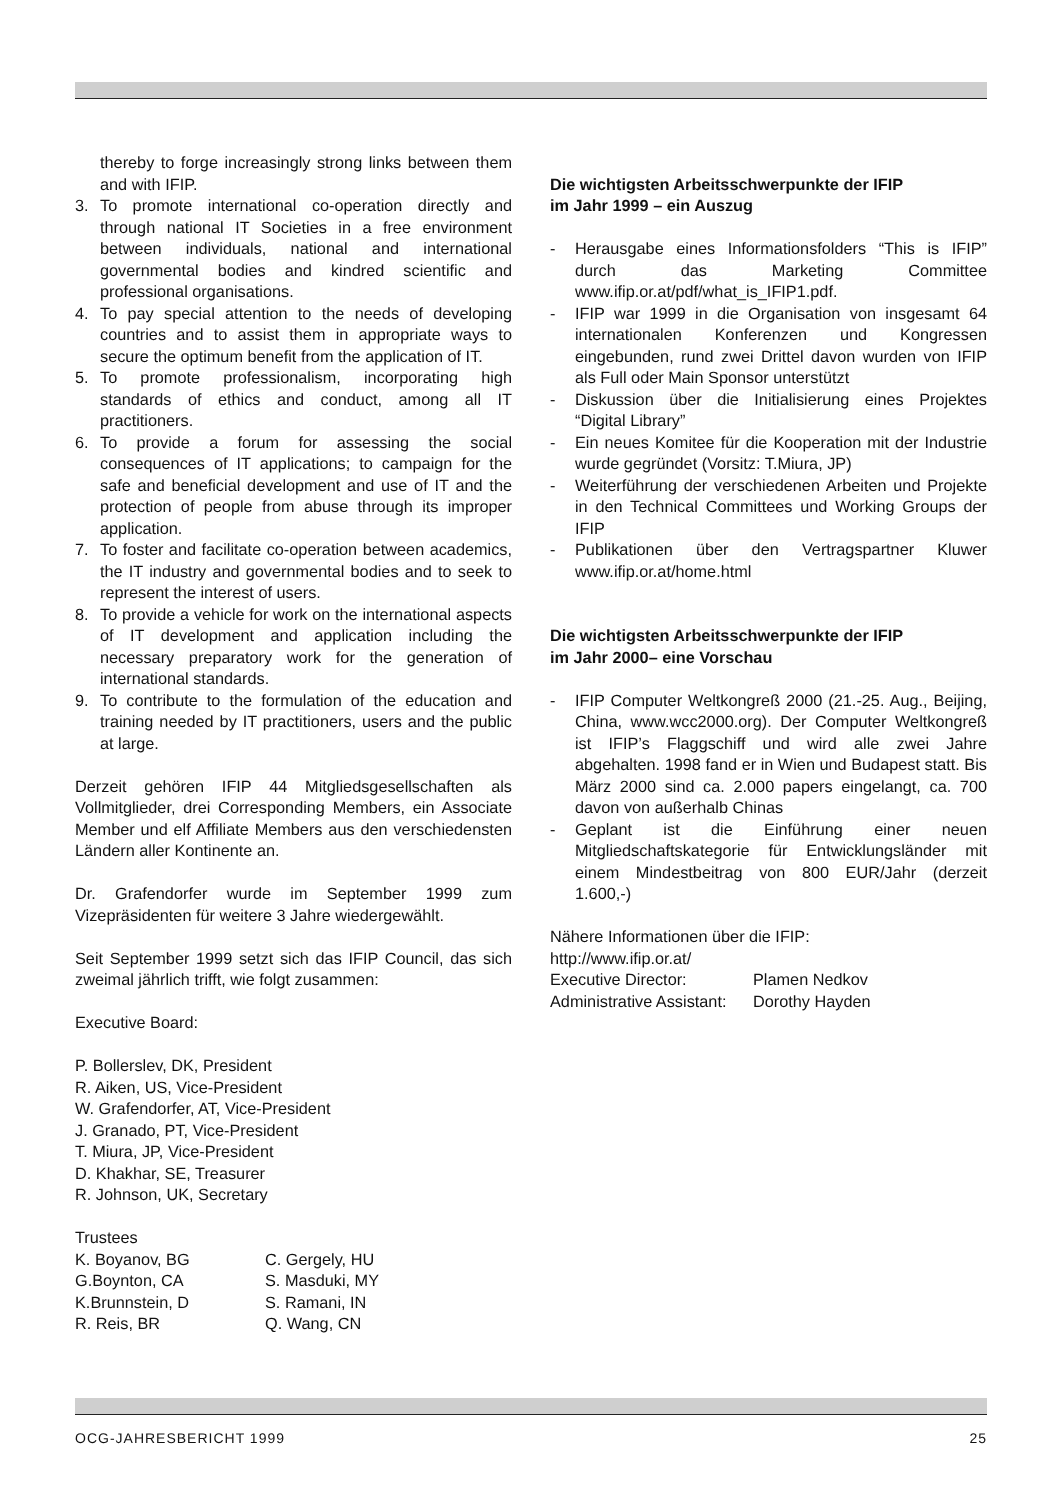thereby to forge increasingly strong links between them and with IFIP.
3. To promote international co-operation directly and through national IT Societies in a free environment between individuals, national and international governmental bodies and kindred scientific and professional organisations.
4. To pay special attention to the needs of developing countries and to assist them in appropriate ways to secure the optimum benefit from the application of IT.
5. To promote professionalism, incorporating high standards of ethics and conduct, among all IT practitioners.
6. To provide a forum for assessing the social consequences of IT applications; to campaign for the safe and beneficial development and use of IT and the protection of people from abuse through its improper application.
7. To foster and facilitate co-operation between academics, the IT industry and governmental bodies and to seek to represent the interest of users.
8. To provide a vehicle for work on the international aspects of IT development and application including the necessary preparatory work for the generation of international standards.
9. To contribute to the formulation of the education and training needed by IT practitioners, users and the public at large.
Derzeit gehören IFIP 44 Mitgliedsgesellschaften als Vollmitglieder, drei Corresponding Members, ein Associate Member und elf Affiliate Members aus den verschiedensten Ländern aller Kontinente an.
Dr. Grafendorfer wurde im September 1999 zum Vizepräsidenten für weitere 3 Jahre wiedergewählt.
Seit September 1999 setzt sich das IFIP Council, das sich zweimal jährlich trifft, wie folgt zusammen:
Executive Board:
P. Bollerslev, DK, President
R. Aiken, US, Vice-President
W. Grafendorfer, AT, Vice-President
J. Granado, PT, Vice-President
T. Miura, JP, Vice-President
D. Khakhar, SE, Treasurer
R. Johnson, UK, Secretary
Trustees
| K. Boyanov, BG | C. Gergely, HU |
| G.Boynton, CA | S. Masduki, MY |
| K.Brunnstein, D | S. Ramani, IN |
| R. Reis, BR | Q. Wang, CN |
Die wichtigsten Arbeitsschwerpunkte der IFIP
im Jahr 1999 – ein Auszug
- Herausgabe eines Informationsfolders “This is IFIP” durch das Marketing Committee www.ifip.or.at/pdf/what_is_IFIP1.pdf.
- IFIP war 1999 in die Organisation von insgesamt 64 internationalen Konferenzen und Kongressen eingebunden, rund zwei Drittel davon wurden von IFIP als Full oder Main Sponsor unterstützt
- Diskussion über die Initialisierung eines Projektes “Digital Library”
- Ein neues Komitee für die Kooperation mit der Industrie wurde gegründet (Vorsitz: T.Miura, JP)
- Weiterführung der verschiedenen Arbeiten und Projekte in den Technical Committees und Working Groups der IFIP
- Publikationen über den Vertragspartner Kluwer www.ifip.or.at/home.html
Die wichtigsten Arbeitsschwerpunkte der IFIP
im Jahr 2000– eine Vorschau
- IFIP Computer Weltkongreß 2000 (21.-25. Aug., Beijing, China, www.wcc2000.org). Der Computer Weltkongreß ist IFIP’s Flaggschiff und wird alle zwei Jahre abgehalten. 1998 fand er in Wien und Budapest statt. Bis März 2000 sind ca. 2.000 papers eingelangt, ca. 700 davon von außerhalb Chinas
- Geplant ist die Einführung einer neuen Mitgliedschaftskategorie für Entwicklungsländer mit einem Mindestbeitrag von 800 EUR/Jahr (derzeit 1.600,-)
Nähere Informationen über die IFIP:
http://www.ifip.or.at/
| Executive Director: | Plamen Nedkov |
| Administrative Assistant: | Dorothy Hayden |
OCG-JAHRESBERICHT 1999 25